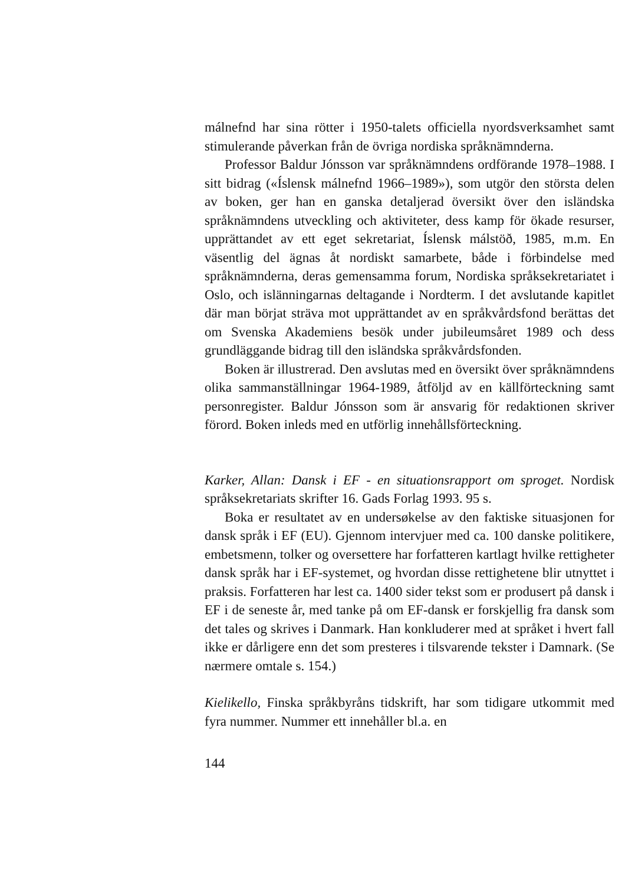málnefnd har sina rötter i 1950-talets officiella nyordsverksamhet samt stimulerande påverkan från de övriga nordiska språknämnderna.
Professor Baldur Jónsson var språknämndens ordförande 1978–1988. I sitt bidrag («Íslensk málnefnd 1966–1989»), som utgör den största delen av boken, ger han en ganska detaljerad översikt över den isländska språknämndens utveckling och aktiviteter, dess kamp för ökade resurser, upprättandet av ett eget sekretariat, Íslensk málstöð, 1985, m.m. En väsentlig del ägnas åt nordiskt samarbete, både i förbindelse med språknämnderna, deras gemensamma forum, Nordiska språksekretariatet i Oslo, och islänningarnas deltagande i Nordterm. I det avslutande kapitlet där man börjat sträva mot upprättandet av en språkvårdsfond berättas det om Svenska Akademiens besök under jubileumsåret 1989 och dess grundläggande bidrag till den isländska språkvårdsfonden.
Boken är illustrerad. Den avslutas med en översikt över språknämndens olika sammanställningar 1964-1989, åtföljd av en källförteckning samt personregister. Baldur Jónsson som är ansvarig för redaktionen skriver förord. Boken inleds med en utförlig innehållsförteckning.
Karker, Allan: Dansk i EF - en situationsrapport om sproget. Nordisk språksekretariats skrifter 16. Gads Forlag 1993. 95 s.
Boka er resultatet av en undersøkelse av den faktiske situasjonen for dansk språk i EF (EU). Gjennom intervjuer med ca. 100 danske politikere, embetsmenn, tolker og oversettere har forfatteren kartlagt hvilke rettigheter dansk språk har i EF-systemet, og hvordan disse rettighetene blir utnyttet i praksis. Forfatteren har lest ca. 1400 sider tekst som er produsert på dansk i EF i de seneste år, med tanke på om EF-dansk er forskjellig fra dansk som det tales og skrives i Danmark. Han konkluderer med at språket i hvert fall ikke er dårligere enn det som presteres i tilsvarende tekster i Damnark. (Se nærmere omtale s. 154.)
Kielikello, Finska språkbyråns tidskrift, har som tidigare utkommit med fyra nummer. Nummer ett innehåller bl.a. en
144